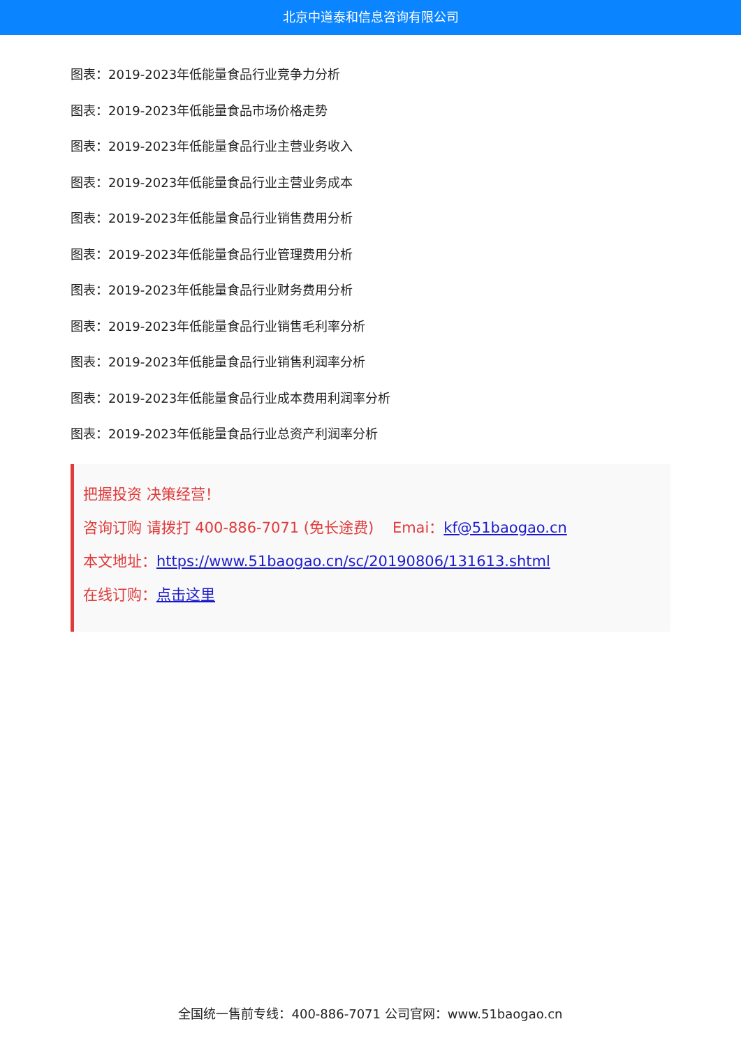北京中道泰和信息咨询有限公司
图表：2019-2023年低能量食品行业竞争力分析
图表：2019-2023年低能量食品市场价格走势
图表：2019-2023年低能量食品行业主营业务收入
图表：2019-2023年低能量食品行业主营业务成本
图表：2019-2023年低能量食品行业销售费用分析
图表：2019-2023年低能量食品行业管理费用分析
图表：2019-2023年低能量食品行业财务费用分析
图表：2019-2023年低能量食品行业销售毛利率分析
图表：2019-2023年低能量食品行业销售利润率分析
图表：2019-2023年低能量食品行业成本费用利润率分析
图表：2019-2023年低能量食品行业总资产利润率分析
把握投资 决策经营！
咨询订购 请拨打 400-886-7071 (免长途费) Emai：kf@51baogao.cn
本文地址：https://www.51baogao.cn/sc/20190806/131613.shtml
在线订购：点击这里
全国统一售前专线：400-886-7071 公司官网：www.51baogao.cn